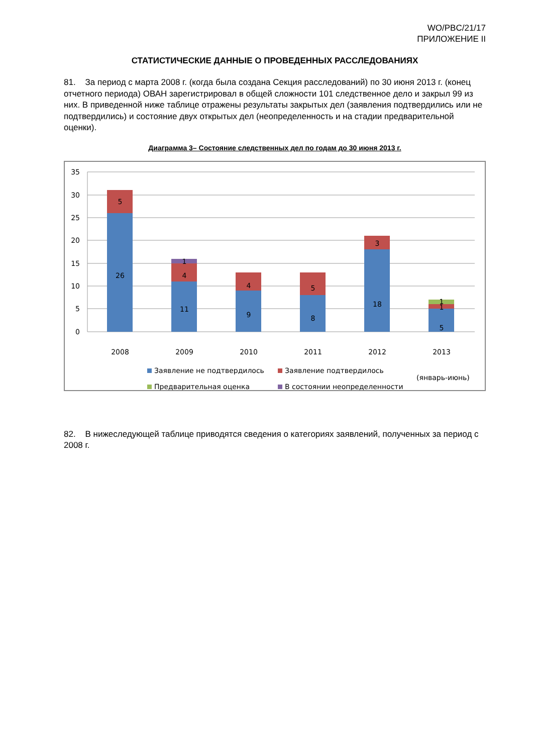WO/PBC/21/17
ПРИЛОЖЕНИЕ II
СТАТИСТИЧЕСКИЕ ДАННЫЕ О ПРОВЕДЕННЫХ РАССЛЕДОВАНИЯХ
81. За период с марта 2008 г. (когда была создана Секция расследований) по 30 июня 2013 г. (конец отчетного периода) ОВАН зарегистрировал в общей сложности 101 следственное дело и закрыл 99 из них. В приведенной ниже таблице отражены результаты закрытых дел (заявления подтвердились или не подтвердились) и состояние двух открытых дел (неопределенность и на стадии предварительной оценки).
Диаграмма 3– Состояние следственных дел по годам до 30 июня 2013 г.
35
30
25
20
15
10
5
0
26
5
11
4
1
9
4
8
5
18
3
5
1
1
2008
2009
2010
2011
2012
2013
Заявление не подтвердилось
Заявление подтвердилось
(январь-июнь)
Предварительная оценка
В состоянии неопределенности
82. В нижеследующей таблице приводятся сведения о категориях заявлений, полученных за период с 2008 г.